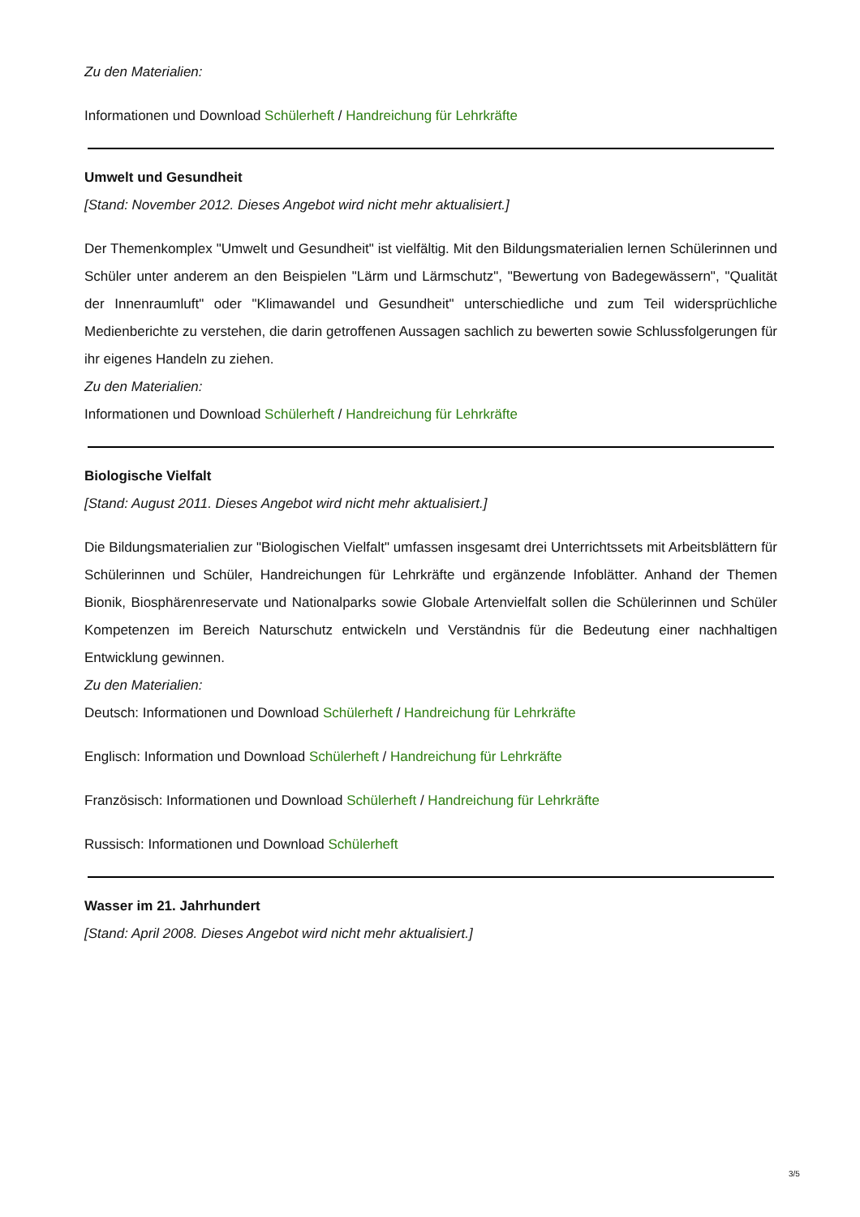Zu den Materialien:
Informationen und Download Schülerheft / Handreichung für Lehrkräfte
Umwelt und Gesundheit
[Stand: November 2012. Dieses Angebot wird nicht mehr aktualisiert.]
Der Themenkomplex "Umwelt und Gesundheit" ist vielfältig. Mit den Bildungsmaterialien lernen Schülerinnen und Schüler unter anderem an den Beispielen "Lärm und Lärmschutz", "Bewertung von Badegewässern", "Qualität der Innenraumluft" oder "Klimawandel und Gesundheit" unterschiedliche und zum Teil widersprüchliche Medienberichte zu verstehen, die darin getroffenen Aussagen sachlich zu bewerten sowie Schlussfolgerungen für ihr eigenes Handeln zu ziehen.
Zu den Materialien:
Informationen und Download Schülerheft / Handreichung für Lehrkräfte
Biologische Vielfalt
[Stand: August 2011. Dieses Angebot wird nicht mehr aktualisiert.]
Die Bildungsmaterialien zur "Biologischen Vielfalt" umfassen insgesamt drei Unterrichtssets mit Arbeitsblättern für Schülerinnen und Schüler, Handreichungen für Lehrkräfte und ergänzende Infoblätter. Anhand der Themen Bionik, Biosphärenreservate und Nationalparks sowie Globale Artenvielfalt sollen die Schülerinnen und Schüler Kompetenzen im Bereich Naturschutz entwickeln und Verständnis für die Bedeutung einer nachhaltigen Entwicklung gewinnen.
Zu den Materialien:
Deutsch: Informationen und Download Schülerheft / Handreichung für Lehrkräfte
Englisch: Information und Download Schülerheft / Handreichung für Lehrkräfte
Französisch: Informationen und Download Schülerheft / Handreichung für Lehrkräfte
Russisch: Informationen und Download Schülerheft
Wasser im 21. Jahrhundert
[Stand: April 2008. Dieses Angebot wird nicht mehr aktualisiert.]
3/5